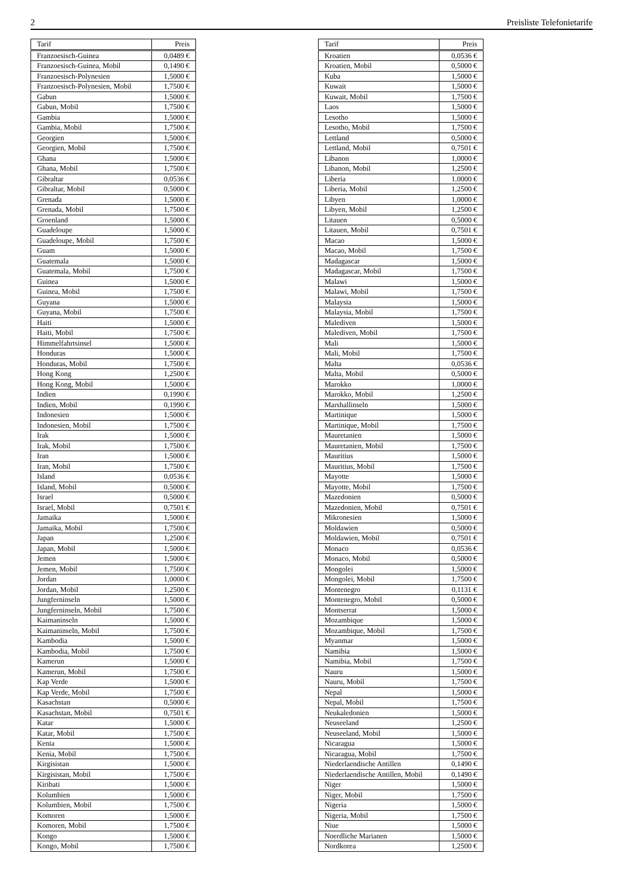2 Preisliste Telefonietarife
| Tarif | Preis |
| --- | --- |
| Franzoesisch-Guinea | 0,0489 € |
| Franzoesisch-Guinea, Mobil | 0,1490 € |
| Franzoesisch-Polynesien | 1,5000 € |
| Franzoesisch-Polynesien, Mobil | 1,7500 € |
| Gabun | 1,5000 € |
| Gabun, Mobil | 1,7500 € |
| Gambia | 1,5000 € |
| Gambia, Mobil | 1,7500 € |
| Georgien | 1,5000 € |
| Georgien, Mobil | 1,7500 € |
| Ghana | 1,5000 € |
| Ghana, Mobil | 1,7500 € |
| Gibraltar | 0,0536 € |
| Gibraltar, Mobil | 0,5000 € |
| Grenada | 1,5000 € |
| Grenada, Mobil | 1,7500 € |
| Groenland | 1,5000 € |
| Guadeloupe | 1,5000 € |
| Guadeloupe, Mobil | 1,7500 € |
| Guam | 1,5000 € |
| Guatemala | 1,5000 € |
| Guatemala, Mobil | 1,7500 € |
| Guinea | 1,5000 € |
| Guinea, Mobil | 1,7500 € |
| Guyana | 1,5000 € |
| Guyana, Mobil | 1,7500 € |
| Haiti | 1,5000 € |
| Haiti, Mobil | 1,7500 € |
| Himmelfahrtsinsel | 1,5000 € |
| Honduras | 1,5000 € |
| Honduras, Mobil | 1,7500 € |
| Hong Kong | 1,2500 € |
| Hong Kong, Mobil | 1,5000 € |
| Indien | 0,1990 € |
| Indien, Mobil | 0,1990 € |
| Indonesien | 1,5000 € |
| Indonesien, Mobil | 1,7500 € |
| Irak | 1,5000 € |
| Irak, Mobil | 1,7500 € |
| Iran | 1,5000 € |
| Iran, Mobil | 1,7500 € |
| Island | 0,0536 € |
| Island, Mobil | 0,5000 € |
| Israel | 0,5000 € |
| Israel, Mobil | 0,7501 € |
| Jamaika | 1,5000 € |
| Jamaika, Mobil | 1,7500 € |
| Japan | 1,2500 € |
| Japan, Mobil | 1,5000 € |
| Jemen | 1,5000 € |
| Jemen, Mobil | 1,7500 € |
| Jordan | 1,0000 € |
| Jordan, Mobil | 1,2500 € |
| Jungferninseln | 1,5000 € |
| Jungferninseln, Mobil | 1,7500 € |
| Kaimaninseln | 1,5000 € |
| Kaimaninseln, Mobil | 1,7500 € |
| Kambodia | 1,5000 € |
| Kambodia, Mobil | 1,7500 € |
| Kamerun | 1,5000 € |
| Kamerun, Mobil | 1,7500 € |
| Kap Verde | 1,5000 € |
| Kap Verde, Mobil | 1,7500 € |
| Kasachstan | 0,5000 € |
| Kasachstan, Mobil | 0,7501 € |
| Katar | 1,5000 € |
| Katar, Mobil | 1,7500 € |
| Kenia | 1,5000 € |
| Kenia, Mobil | 1,7500 € |
| Kirgisistan | 1,5000 € |
| Kirgisistan, Mobil | 1,7500 € |
| Kiribati | 1,5000 € |
| Kolumbien | 1,5000 € |
| Kolumbien, Mobil | 1,7500 € |
| Komoren | 1,5000 € |
| Komoren, Mobil | 1,7500 € |
| Kongo | 1,5000 € |
| Kongo, Mobil | 1,7500 € |
| Tarif | Preis |
| --- | --- |
| Kroatien | 0,0536 € |
| Kroatien, Mobil | 0,5000 € |
| Kuba | 1,5000 € |
| Kuwait | 1,5000 € |
| Kuwait, Mobil | 1,7500 € |
| Laos | 1,5000 € |
| Lesotho | 1,5000 € |
| Lesotho, Mobil | 1,7500 € |
| Lettland | 0,5000 € |
| Lettland, Mobil | 0,7501 € |
| Libanon | 1,0000 € |
| Libanon, Mobil | 1,2500 € |
| Liberia | 1,0000 € |
| Liberia, Mobil | 1,2500 € |
| Libyen | 1,0000 € |
| Libyen, Mobil | 1,2500 € |
| Litauen | 0,5000 € |
| Litauen, Mobil | 0,7501 € |
| Macao | 1,5000 € |
| Macao, Mobil | 1,7500 € |
| Madagascar | 1,5000 € |
| Madagascar, Mobil | 1,7500 € |
| Malawi | 1,5000 € |
| Malawi, Mobil | 1,7500 € |
| Malaysia | 1,5000 € |
| Malaysia, Mobil | 1,7500 € |
| Malediven | 1,5000 € |
| Malediven, Mobil | 1,7500 € |
| Mali | 1,5000 € |
| Mali, Mobil | 1,7500 € |
| Malta | 0,0536 € |
| Malta, Mobil | 0,5000 € |
| Marokko | 1,0000 € |
| Marokko, Mobil | 1,2500 € |
| Marshallinseln | 1,5000 € |
| Martinique | 1,5000 € |
| Martinique, Mobil | 1,7500 € |
| Mauretanien | 1,5000 € |
| Mauretanien, Mobil | 1,7500 € |
| Mauritius | 1,5000 € |
| Mauritius, Mobil | 1,7500 € |
| Mayotte | 1,5000 € |
| Mayotte, Mobil | 1,7500 € |
| Mazedonien | 0,5000 € |
| Mazedonien, Mobil | 0,7501 € |
| Mikronesien | 1,5000 € |
| Moldawien | 0,5000 € |
| Moldawien, Mobil | 0,7501 € |
| Monaco | 0,0536 € |
| Monaco, Mobil | 0,5000 € |
| Mongolei | 1,5000 € |
| Mongolei, Mobil | 1,7500 € |
| Montenegro | 0,1131 € |
| Montenegro, Mobil | 0,5000 € |
| Montserrat | 1,5000 € |
| Mozambique | 1,5000 € |
| Mozambique, Mobil | 1,7500 € |
| Myanmar | 1,5000 € |
| Namibia | 1,5000 € |
| Namibia, Mobil | 1,7500 € |
| Nauru | 1,5000 € |
| Nauru, Mobil | 1,7500 € |
| Nepal | 1,5000 € |
| Nepal, Mobil | 1,7500 € |
| Neukaledonien | 1,5000 € |
| Neuseeland | 1,2500 € |
| Neuseeland, Mobil | 1,5000 € |
| Nicaragua | 1,5000 € |
| Nicaragua, Mobil | 1,7500 € |
| Niederlaendische Antillen | 0,1490 € |
| Niederlaendische Antillen, Mobil | 0,1490 € |
| Niger | 1,5000 € |
| Niger, Mobil | 1,7500 € |
| Nigeria | 1,5000 € |
| Nigeria, Mobil | 1,7500 € |
| Niue | 1,5000 € |
| Noerdliche Marianen | 1,5000 € |
| Nordkorea | 1,2500 € |